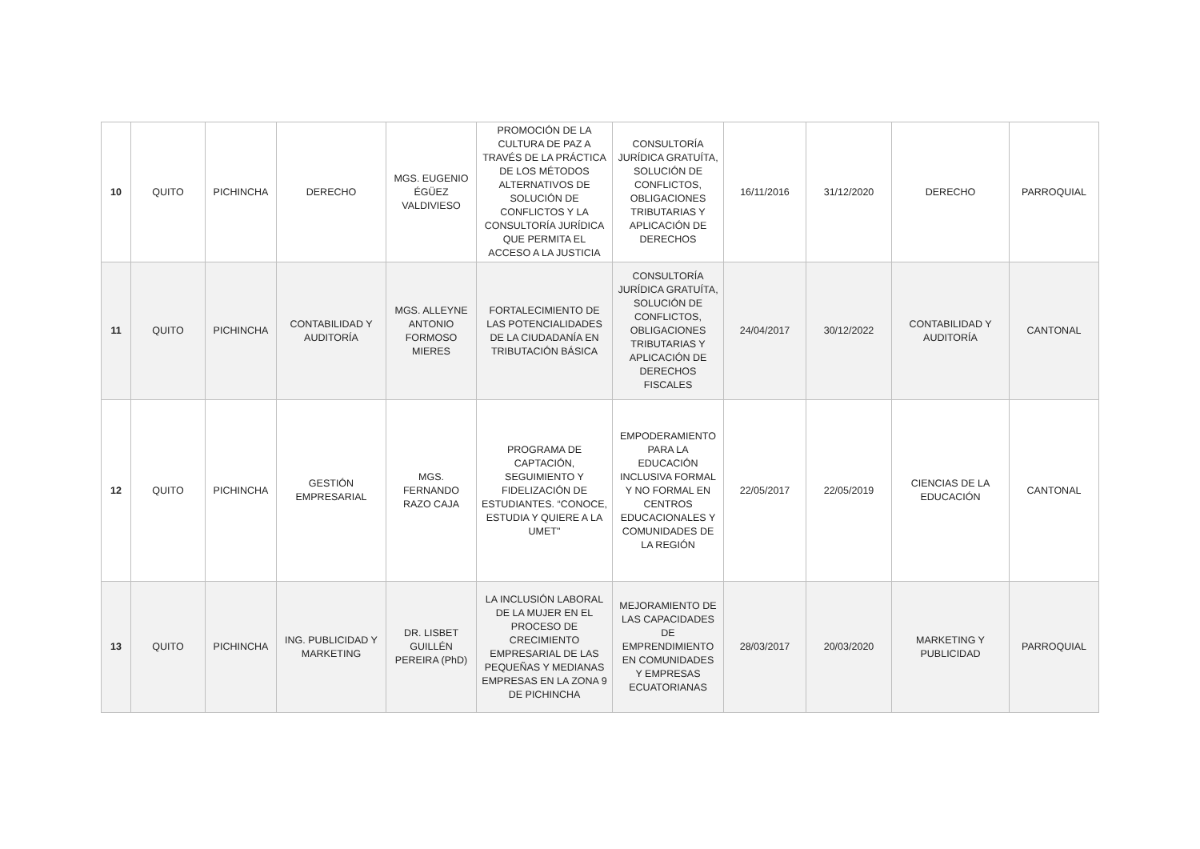| 10 | QUITO | PICHINCHA | DERECHO | MGS. EUGENIO ÉGÜEZ VALDIVIESO | PROMOCIÓN DE LA CULTURA DE PAZ A TRAVÉS DE LA PRÁCTICA DE LOS MÉTODOS ALTERNATIVOS DE SOLUCIÓN DE CONFLICTOS Y LA CONSULTORÍA JURÍDICA QUE PERMITA EL ACCESO A LA JUSTICIA | CONSULTORÍA JURÍDICA GRATUÍTA, SOLUCIÓN DE CONFLICTOS, OBLIGACIONES TRIBUTARIAS Y APLICACIÓN DE DERECHOS | 16/11/2016 | 31/12/2020 | DERECHO | PARROQUIAL |
| 11 | QUITO | PICHINCHA | CONTABILIDAD Y AUDITORÍA | MGS. ALLEYNE ANTONIO FORMOSO MIERES | FORTALECIMIENTO DE LAS POTENCIALIDADES DE LA CIUDADANÍA EN TRIBUTACIÓN BÁSICA | CONSULTORÍA JURÍDICA GRATUÍTA, SOLUCIÓN DE CONFLICTOS, OBLIGACIONES TRIBUTARIAS Y APLICACIÓN DE DERECHOS FISCALES | 24/04/2017 | 30/12/2022 | CONTABILIDAD Y AUDITORÍA | CANTONAL |
| 12 | QUITO | PICHINCHA | GESTIÓN EMPRESARIAL | MGS. FERNANDO RAZO CAJA | PROGRAMA DE CAPTACIÓN, SEGUIMIENTO Y FIDELIZACIÓN DE ESTUDIANTES. “CONOCE, ESTUDIA Y QUIERE A LA UMET" | EMPODERAMIENTO PARA LA EDUCACIÓN INCLUSIVA FORMAL Y NO FORMAL EN CENTROS EDUCACIONALES Y COMUNIDADES DE LA REGIÓN | 22/05/2017 | 22/05/2019 | CIENCIAS DE LA EDUCACIÓN | CANTONAL |
| 13 | QUITO | PICHINCHA | ING. PUBLICIDAD Y MARKETING | DR. LISBET GUILLÉN PEREIRA (PhD) | LA INCLUSIÓN LABORAL DE LA MUJER EN EL PROCESO DE CRECIMIENTO EMPRESARIAL DE LAS PEQUEÑAS Y MEDIANAS EMPRESAS EN LA ZONA 9 DE PICHINCHA | MEJORAMIENTO DE LAS CAPACIDADES DE EMPRENDIMIENTO EN COMUNIDADES Y EMPRESAS ECUATORIANAS | 28/03/2017 | 20/03/2020 | MARKETING Y PUBLICIDAD | PARROQUIAL |